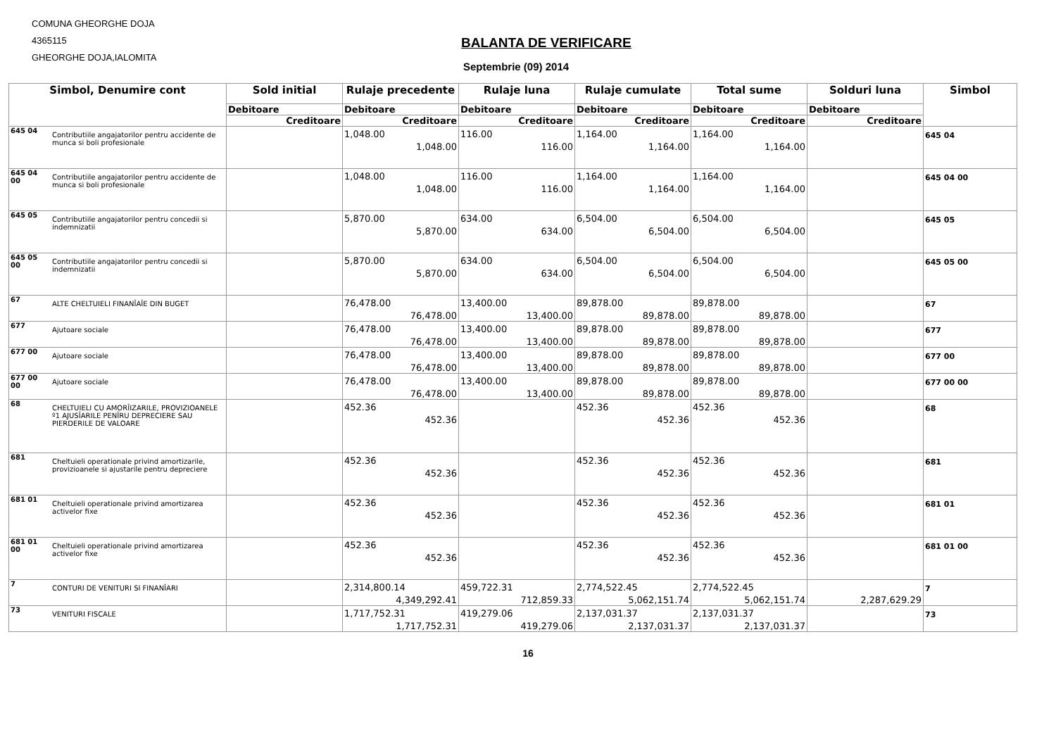COMUNA GHEORGHE DOJA
4365115
GHEORGHE DOJA,IALOMITA
BALANTA DE VERIFICARE
Septembrie (09) 2014
| Simbol, Denumire cont | | Sold initial | Rulaje precedente | Rulaje luna | Rulaje cumulate | Total sume | Solduri luna | Simbol |
| --- | --- | --- | --- | --- | --- | --- | --- | --- |
| | | Debitoare | Debitoare | Debitoare | Debitoare | Debitoare | Debitoare | |
| | | Creditoare | Creditoare | Creditoare | Creditoare | Creditoare | Creditoare | |
| 645 04 | Contributiile angajatorilor pentru accidente de munca si boli profesionale | | 1,048.00 1,048.00 | 116.00 116.00 | 1,164.00 1,164.00 | 1,164.00 1,164.00 | | 645 04 |
| 645 04 00 | Contributiile angajatorilor pentru accidente de munca si boli profesionale | | 1,048.00 1,048.00 | 116.00 116.00 | 1,164.00 1,164.00 | 1,164.00 1,164.00 | | 645 04 00 |
| 645 05 | Contributiile angajatorilor pentru concedii si indemnizatii | | 5,870.00 5,870.00 | 634.00 634.00 | 6,504.00 6,504.00 | 6,504.00 6,504.00 | | 645 05 |
| 645 05 00 | Contributiile angajatorilor pentru concedii si indemnizatii | | 5,870.00 5,870.00 | 634.00 634.00 | 6,504.00 6,504.00 | 6,504.00 6,504.00 | | 645 05 00 |
| 67 | ALTE CHELTUIELI FINANÎAÎE DIN BUGET | | 76,478.00 76,478.00 | 13,400.00 13,400.00 | 89,878.00 89,878.00 | 89,878.00 89,878.00 | | 67 |
| 677 | Ajutoare sociale | | 76,478.00 76,478.00 | 13,400.00 13,400.00 | 89,878.00 89,878.00 | 89,878.00 89,878.00 | | 677 |
| 677 00 | Ajutoare sociale | | 76,478.00 76,478.00 | 13,400.00 13,400.00 | 89,878.00 89,878.00 | 89,878.00 89,878.00 | | 677 00 |
| 677 00 00 | Ajutoare sociale | | 76,478.00 76,478.00 | 13,400.00 13,400.00 | 89,878.00 89,878.00 | 89,878.00 89,878.00 | | 677 00 00 |
| 68 | CHELTUIELI CU AMORÎIZARILE, PROVIZIOANELE º1 AJUSÎARILE PENÎRU DEPRECIERE SAU PIERDERILE DE VALOARE | | 452.36 452.36 | | 452.36 452.36 | 452.36 452.36 | | 68 |
| 681 | Cheltuieli operationale privind amortizarile, provizioanele si ajustarile pentru depreciere | | 452.36 452.36 | | 452.36 452.36 | 452.36 452.36 | | 681 |
| 681 01 | Cheltuieli operationale privind amortizarea activelor fixe | | 452.36 452.36 | | 452.36 452.36 | 452.36 452.36 | | 681 01 |
| 681 01 00 | Cheltuieli operationale privind amortizarea activelor fixe | | 452.36 452.36 | | 452.36 452.36 | 452.36 452.36 | | 681 01 00 |
| 7 | CONTURI DE VENITURI SI FINANÎARI | | 2,314,800.14 4,349,292.41 | 459,722.31 712,859.33 | 2,774,522.45 5,062,151.74 | 2,774,522.45 5,062,151.74 | 2,287,629.29 | 7 |
| 73 | VENITURI FISCALE | | 1,717,752.31 1,717,752.31 | 419,279.06 419,279.06 | 2,137,031.37 2,137,031.37 | 2,137,031.37 2,137,031.37 | | 73 |
16